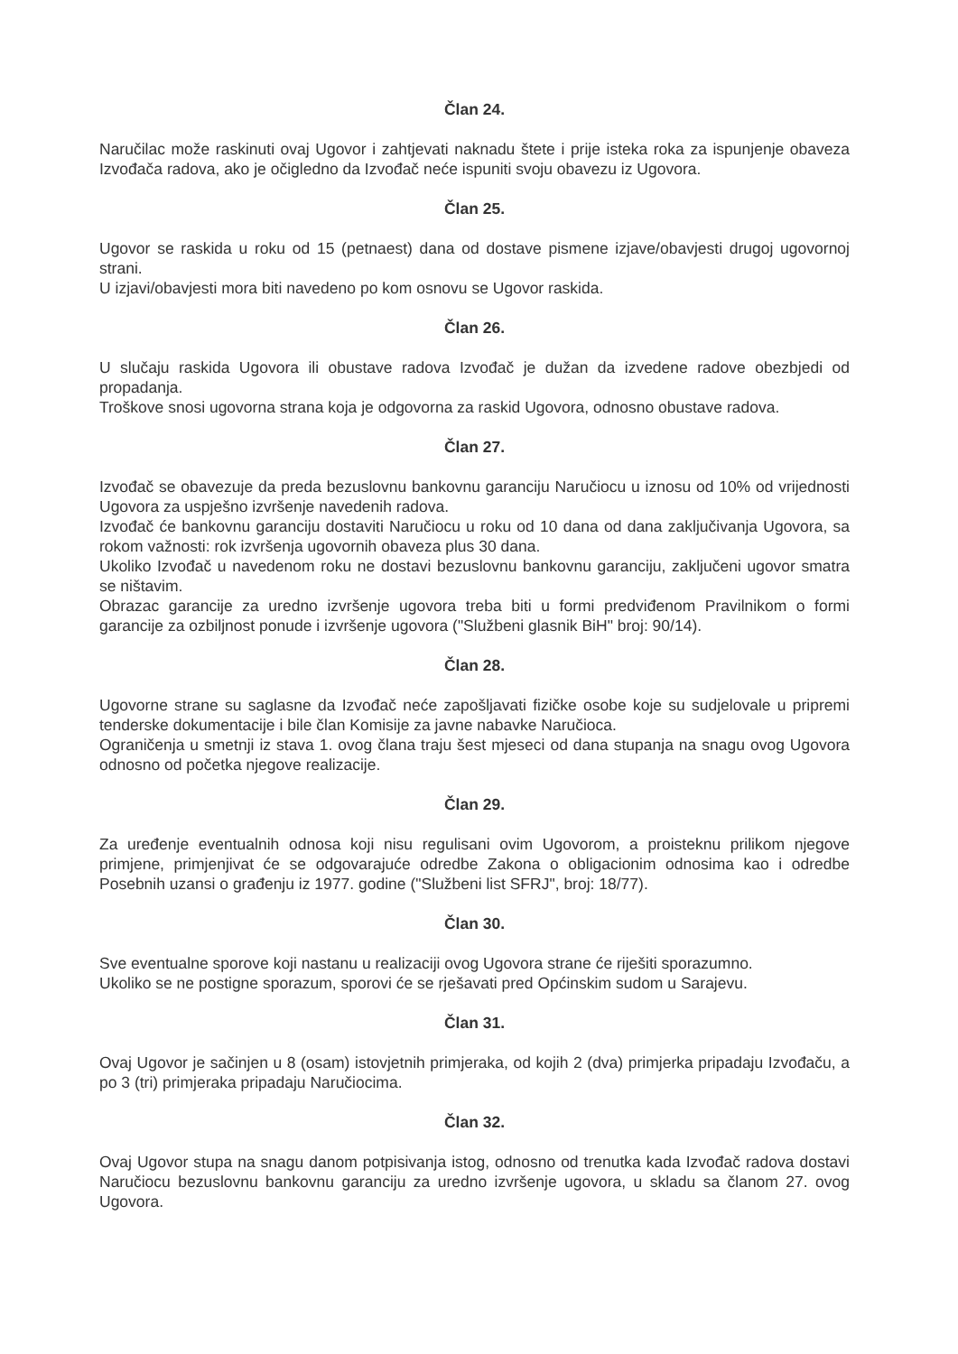Član 24.
Naručilac može raskinuti ovaj Ugovor i zahtjevati naknadu štete i prije isteka roka za ispunjenje obaveza Izvođača radova, ako je očigledno da Izvođač neće ispuniti svoju obavezu iz Ugovora.
Član 25.
Ugovor se raskida u roku od 15 (petnaest) dana od dostave pismene izjave/obavjesti drugoj ugovornoj strani.
U izjavi/obavjesti mora biti navedeno po kom osnovu se Ugovor raskida.
Član 26.
U slučaju raskida Ugovora ili obustave radova Izvođač je dužan da izvedene radove obezbjedi od propadanja.
Troškove snosi ugovorna strana koja je odgovorna za raskid Ugovora, odnosno obustave radova.
Član 27.
Izvođač se obavezuje da preda bezuslovnu bankovnu garanciju Naručiocu u iznosu od 10% od vrijednosti Ugovora za uspješno izvršenje navedenih radova.
Izvođač će bankovnu garanciju dostaviti Naručiocu u roku od 10 dana od dana zaključivanja Ugovora, sa rokom važnosti: rok izvršenja ugovornih obaveza plus 30 dana.
Ukoliko Izvođač u navedenom roku ne dostavi bezuslovnu bankovnu garanciju, zaključeni ugovor smatra se ništavim.
Obrazac garancije za uredno izvršenje ugovora treba biti u formi predviđenom Pravilnikom o formi garancije za ozbiljnost ponude i izvršenje ugovora ("Službeni glasnik BiH" broj: 90/14).
Član 28.
Ugovorne strane su saglasne da Izvođač neće zapošljavati fizičke osobe koje su sudjelovale u pripremi tenderske dokumentacije i bile član Komisije za javne nabavke Naručioca.
Ograničenja u smetnji iz stava 1. ovog člana traju šest mjeseci od dana stupanja na snagu ovog Ugovora odnosno od početka njegove realizacije.
Član 29.
Za uređenje eventualnih odnosa koji nisu regulisani ovim Ugovorom, a proisteknu prilikom njegove primjene, primjenjivat će se odgovarajuće odredbe Zakona o obligacionim odnosima kao i odredbe Posebnih uzansi o građenju iz 1977. godine ("Službeni list SFRJ", broj: 18/77).
Član 30.
Sve eventualne sporove koji nastanu u realizaciji ovog Ugovora strane će riješiti sporazumno.
Ukoliko se ne postigne sporazum, sporovi će se rješavati pred Općinskim sudom u Sarajevu.
Član 31.
Ovaj Ugovor je sačinjen u 8 (osam) istovjetnih primjeraka, od kojih 2 (dva) primjerka pripadaju Izvođaču, a po 3 (tri) primjeraka pripadaju Naručiocima.
Član 32.
Ovaj Ugovor stupa na snagu danom potpisivanja istog, odnosno od trenutka kada Izvođač radova dostavi Naručiocu bezuslovnu bankovnu garanciju za uredno izvršenje ugovora, u skladu sa članom 27. ovog Ugovora.